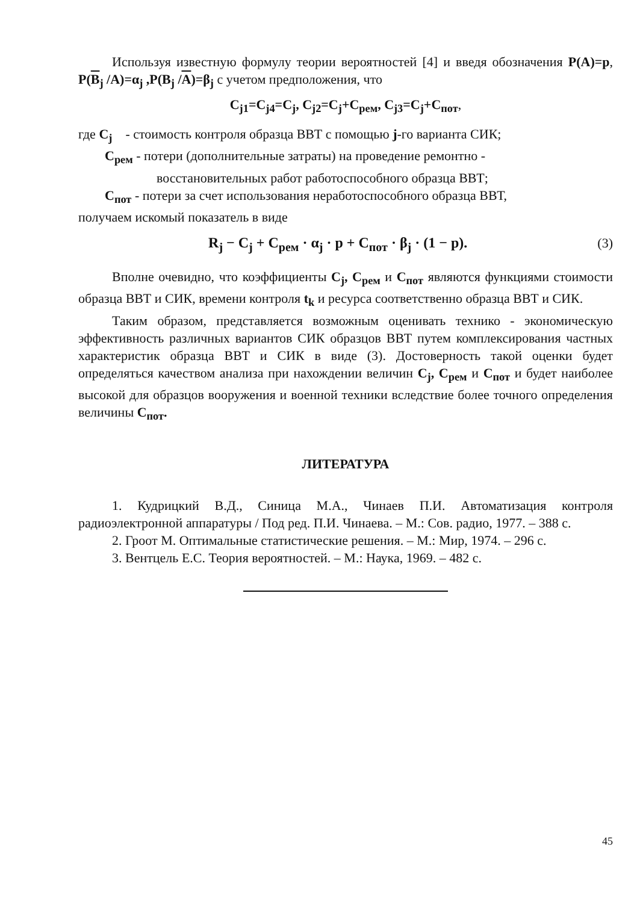Используя известную формулу теории вероятностей [4] и введя обозначения P(A)=p, P(B<sub>j</sub> /A)=α<sub>j</sub> ,P(B<sub>j</sub> /A)=β<sub>j</sub> с учетом предположения, что
C<sub>j1</sub>=C<sub>j4</sub>=C<sub>j</sub>, C<sub>j2</sub>=C<sub>j</sub>+C<sub>рем</sub>, C<sub>j3</sub>=C<sub>j</sub>+C<sub>пот</sub>,
где C<sub>j</sub> - стоимость контроля образца ВВТ с помощью j-го варианта СИК;
C<sub>рем</sub> - потери (дополнительные затраты) на проведение ремонтно -
восстановительных работ работоспособного образца ВВТ;
C<sub>пот</sub> - потери за счет использования неработоспособного образца ВВТ,
получаем искомый показатель в виде
R<sub>j</sub> − C<sub>j</sub> + C<sub>рем</sub> · α<sub>j</sub> · p + C<sub>пот</sub> · β<sub>j</sub> · (1 − p). (3)
Вполне очевидно, что коэффициенты C<sub>j</sub>, C<sub>рем</sub> и C<sub>пот</sub> являются функциями стоимости образца ВВТ и СИК, времени контроля t<sub>k</sub> и ресурса соответственно образца ВВТ и СИК.
Таким образом, представляется возможным оценивать технико - экономическую эффективность различных вариантов СИК образцов ВВТ путем комплексирования частных характеристик образца ВВТ и СИК в виде (3). Достоверность такой оценки будет определяться качеством анализа при нахождении величин C<sub>j</sub>, C<sub>рем</sub> и C<sub>пот</sub> и будет наиболее высокой для образцов вооружения и военной техники вследствие более точного определения величины C<sub>пот</sub>.
ЛИТЕРАТУРА
1. Кудрицкий В.Д., Синица М.А., Чинаев П.И. Автоматизация контроля радиоэлектронной аппаратуры / Под ред. П.И. Чинаева. – М.: Сов. радио, 1977. – 388 с.
2. Гроот М. Оптимальные статистические решения. – М.: Мир, 1974. – 296 с.
3. Вентцель Е.С. Теория вероятностей. – М.: Наука, 1969. – 482 с.
45